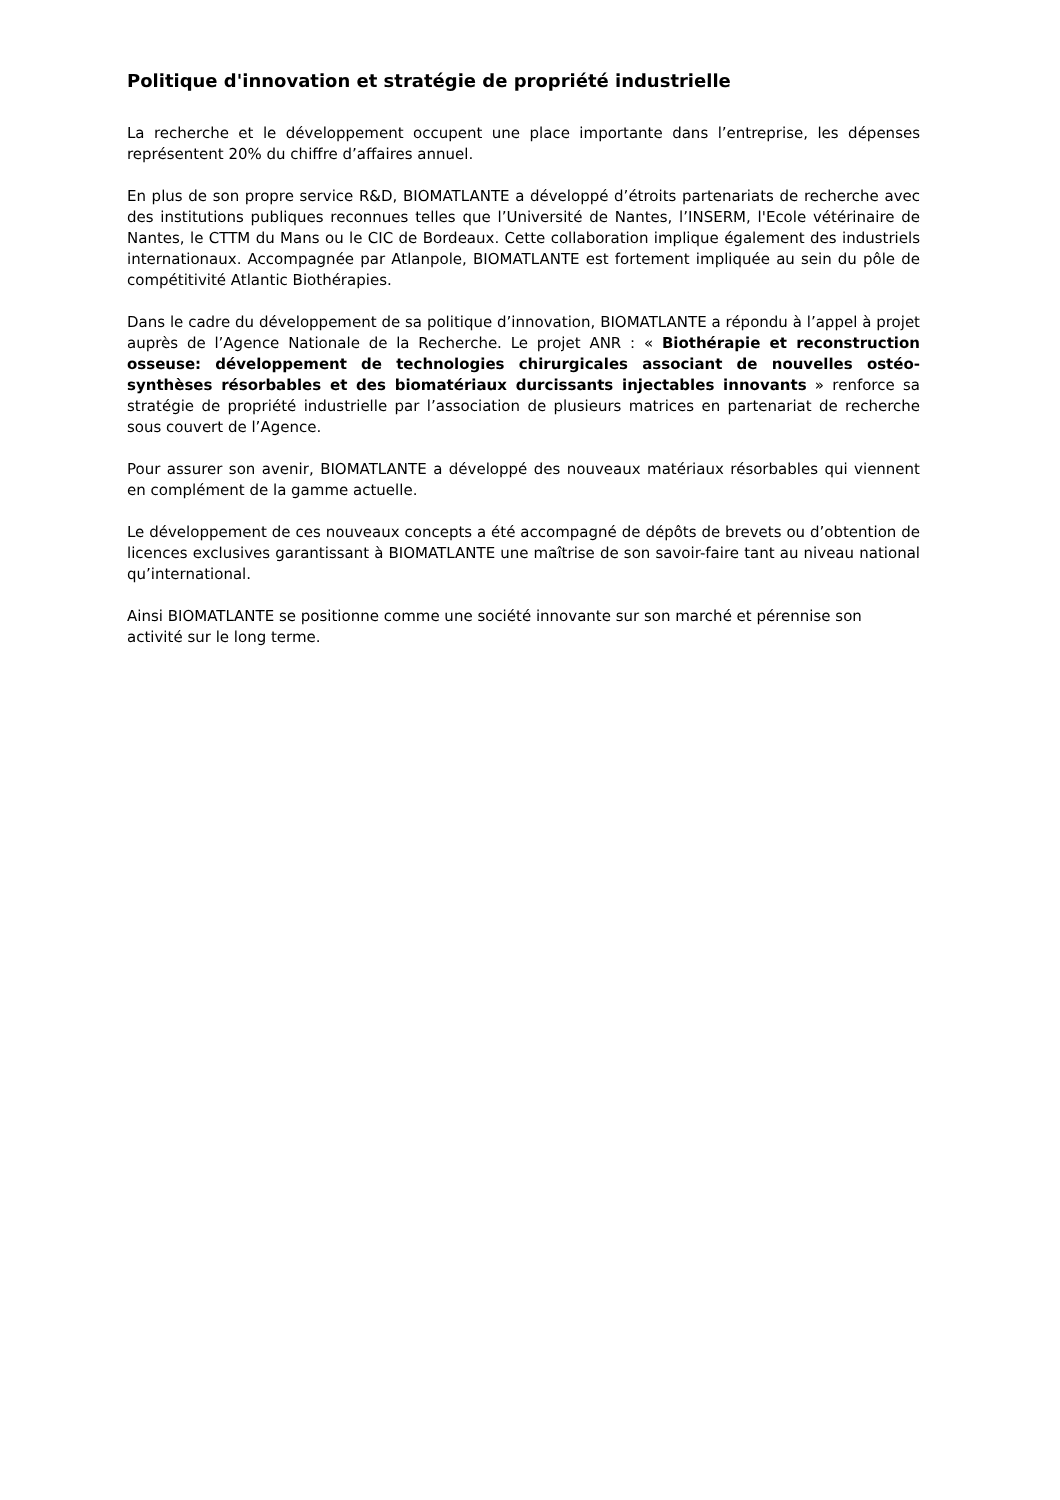Politique d'innovation et stratégie de propriété industrielle
La recherche et le développement occupent une place importante dans l’entreprise, les dépenses représentent 20% du chiffre d’affaires annuel.
En plus de son propre service R&D, BIOMATLANTE a développé d’étroits partenariats de recherche avec des institutions publiques reconnues telles que l’Université de Nantes, l’INSERM, l'Ecole vétérinaire de Nantes, le CTTM du Mans ou le CIC de Bordeaux. Cette collaboration implique également des industriels internationaux. Accompagnée par Atlanpole, BIOMATLANTE est fortement impliquée au sein du pôle de compétitivité Atlantic Biothérapies.
Dans le cadre du développement de sa politique d’innovation, BIOMATLANTE a répondu à l’appel à projet auprès de l’Agence Nationale de la Recherche. Le projet ANR : « Biothérapie et reconstruction osseuse: développement de technologies chirurgicales associant de nouvelles ostéo-synthèses résorbables et des biomatériaux durcissants injectables innovants » renforce sa stratégie de propriété industrielle par l’association de plusieurs matrices en partenariat de recherche sous couvert de l’Agence.
Pour assurer son avenir, BIOMATLANTE a développé des nouveaux matériaux résorbables qui viennent en complément de la gamme actuelle.
Le développement de ces nouveaux concepts a été accompagné de dépôts de brevets ou d’obtention de licences exclusives garantissant à BIOMATLANTE une maîtrise de son savoir-faire tant au niveau national qu’international.
Ainsi BIOMATLANTE se positionne comme une société innovante sur son marché et pérennise son activité sur le long terme.